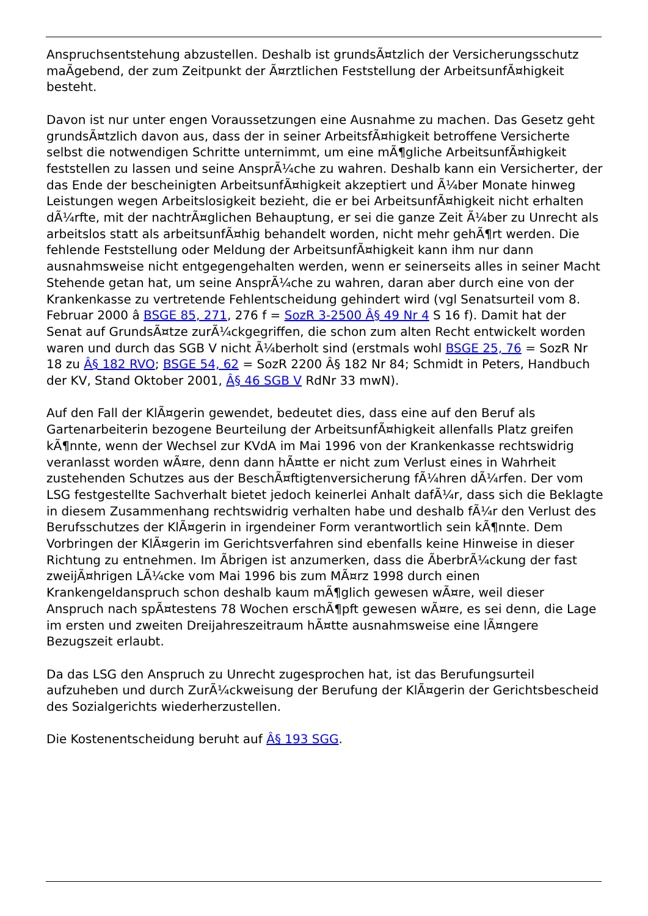Anspruchsentstehung abzustellen. Deshalb ist grundsÃ¤tzlich der Versicherungsschutz maÃgebend, der zum Zeitpunkt der Ã¤rztlichen Feststellung der ArbeitsunfÃ¤higkeit besteht.
Davon ist nur unter engen Voraussetzungen eine Ausnahme zu machen. Das Gesetz geht grundsÃ¤tzlich davon aus, dass der in seiner ArbeitsfÃ¤higkeit betroffene Versicherte selbst die notwendigen Schritte unternimmt, um eine mÃ¶gliche ArbeitsunfÃ¤higkeit feststellen zu lassen und seine AnsprÃ¼che zu wahren. Deshalb kann ein Versicherter, der das Ende der bescheinigten ArbeitsunfÃ¤higkeit akzeptiert und Ã¼ber Monate hinweg Leistungen wegen Arbeitslosigkeit bezieht, die er bei ArbeitsunfÃ¤higkeit nicht erhalten dÃ¼rfte, mit der nachtrÃ¤glichen Behauptung, er sei die ganze Zeit Ã¼ber zu Unrecht als arbeitslos statt als arbeitsunfÃ¤hig behandelt worden, nicht mehr gehÃ¶rt werden. Die fehlende Feststellung oder Meldung der ArbeitsunfÃ¤higkeit kann ihm nur dann ausnahmsweise nicht entgegengehalten werden, wenn er seinerseits alles in seiner Macht Stehende getan hat, um seine AnsprÃ¼che zu wahren, daran aber durch eine von der Krankenkasse zu vertretende Fehlentscheidung gehindert wird (vgl Senatsurteil vom 8. Februar 2000 â BSGE 85, 271, 276 f = SozR 3-2500 Â§ 49 Nr 4 S 16 f). Damit hat der Senat auf GrundsÃ¤tze zurÃ¼ckgegriffen, die schon zum alten Recht entwickelt worden waren und durch das SGB V nicht Ã¼berholt sind (erstmals wohl BSGE 25, 76 = SozR Nr 18 zu Â§ 182 RVO; BSGE 54, 62 = SozR 2200 Â§ 182 Nr 84; Schmidt in Peters, Handbuch der KV, Stand Oktober 2001, Â§ 46 SGB V RdNr 33 mwN).
Auf den Fall der KlÃ¤gerin gewendet, bedeutet dies, dass eine auf den Beruf als Gartenarbeiterin bezogene Beurteilung der ArbeitsunfÃ¤higkeit allenfalls Platz greifen kÃ¶nnte, wenn der Wechsel zur KVdA im Mai 1996 von der Krankenkasse rechtswidrig veranlasst worden wÃ¤re, denn dann hÃ¤tte er nicht zum Verlust eines in Wahrheit zustehenden Schutzes aus der BeschÃ¤ftigtenversicherung fÃ¼hren dÃ¼rfen. Der vom LSG festgestellte Sachverhalt bietet jedoch keinerlei Anhalt dafÃ¼r, dass sich die Beklagte in diesem Zusammenhang rechtswidrig verhalten habe und deshalb fÃ¼r den Verlust des Berufsschutzes der KlÃ¤gerin in irgendeiner Form verantwortlich sein kÃ¶nnte. Dem Vorbringen der KlÃ¤gerin im Gerichtsverfahren sind ebenfalls keine Hinweise in dieser Richtung zu entnehmen. Im Ãbrigen ist anzumerken, dass die ÃberbrÃ¼ckung der fast zweijÃ¤hrigen LÃ¼cke vom Mai 1996 bis zum MÃ¤rz 1998 durch einen Krankengeldanspruch schon deshalb kaum mÃ¶glich gewesen wÃ¤re, weil dieser Anspruch nach spÃ¤testens 78 Wochen erschÃ¶pft gewesen wÃ¤re, es sei denn, die Lage im ersten und zweiten Dreijahreszeitraum hÃ¤tte ausnahmsweise eine lÃ¤ngere Bezugszeit erlaubt.
Da das LSG den Anspruch zu Unrecht zugesprochen hat, ist das Berufungsurteil aufzuheben und durch ZurÃ¼ckweisung der Berufung der KlÃ¤gerin der Gerichtsbescheid des Sozialgerichts wiederherzustellen.
Die Kostenentscheidung beruht auf Â§ 193 SGG.